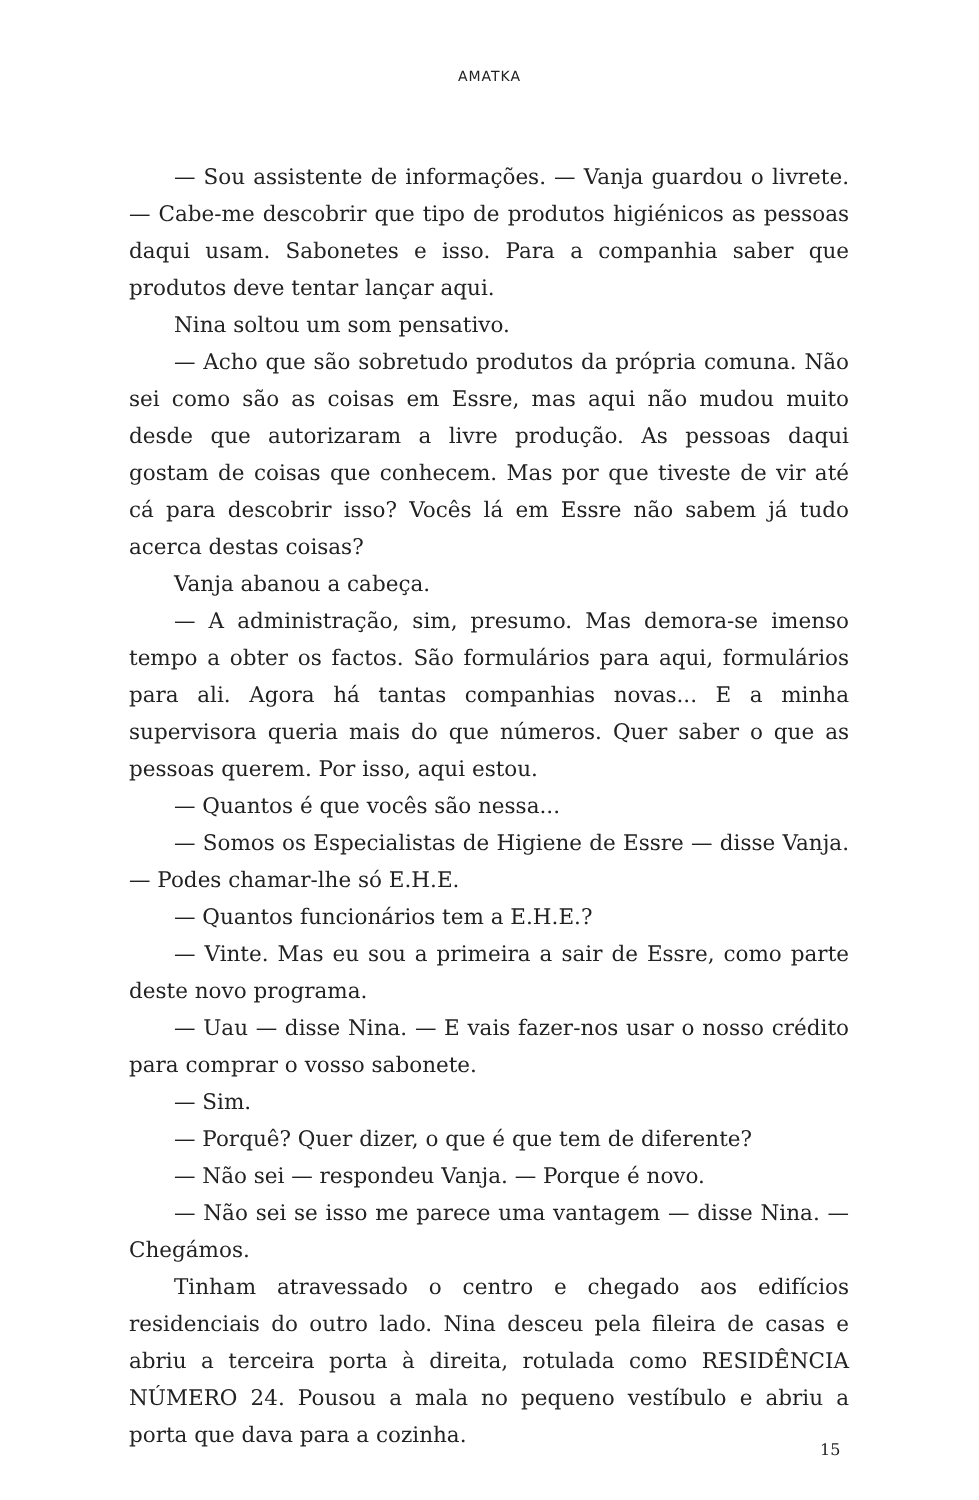AMATKA
— Sou assistente de informações. — Vanja guardou o livrete. — Cabe-me descobrir que tipo de produtos higiénicos as pessoas daqui usam. Sabonetes e isso. Para a companhia saber que produtos deve tentar lançar aqui.
Nina soltou um som pensativo.
— Acho que são sobretudo produtos da própria comuna. Não sei como são as coisas em Essre, mas aqui não mudou muito desde que autorizaram a livre produção. As pessoas daqui gostam de coisas que conhecem. Mas por que tiveste de vir até cá para descobrir isso? Vocês lá em Essre não sabem já tudo acerca destas coisas?
Vanja abanou a cabeça.
— A administração, sim, presumo. Mas demora-se imenso tempo a obter os factos. São formulários para aqui, formulários para ali. Agora há tantas companhias novas... E a minha supervisora queria mais do que números. Quer saber o que as pessoas querem. Por isso, aqui estou.
— Quantos é que vocês são nessa...
— Somos os Especialistas de Higiene de Essre — disse Vanja. — Podes chamar-lhe só E.H.E.
— Quantos funcionários tem a E.H.E.?
— Vinte. Mas eu sou a primeira a sair de Essre, como parte deste novo programa.
— Uau — disse Nina. — E vais fazer-nos usar o nosso crédito para comprar o vosso sabonete.
— Sim.
— Porquê? Quer dizer, o que é que tem de diferente?
— Não sei — respondeu Vanja. — Porque é novo.
— Não sei se isso me parece uma vantagem — disse Nina. — Chegámos.
Tinham atravessado o centro e chegado aos edifícios residenciais do outro lado. Nina desceu pela fileira de casas e abriu a terceira porta à direita, rotulada como RESIDÊNCIA NÚMERO 24. Pousou a mala no pequeno vestíbulo e abriu a porta que dava para a cozinha.
15